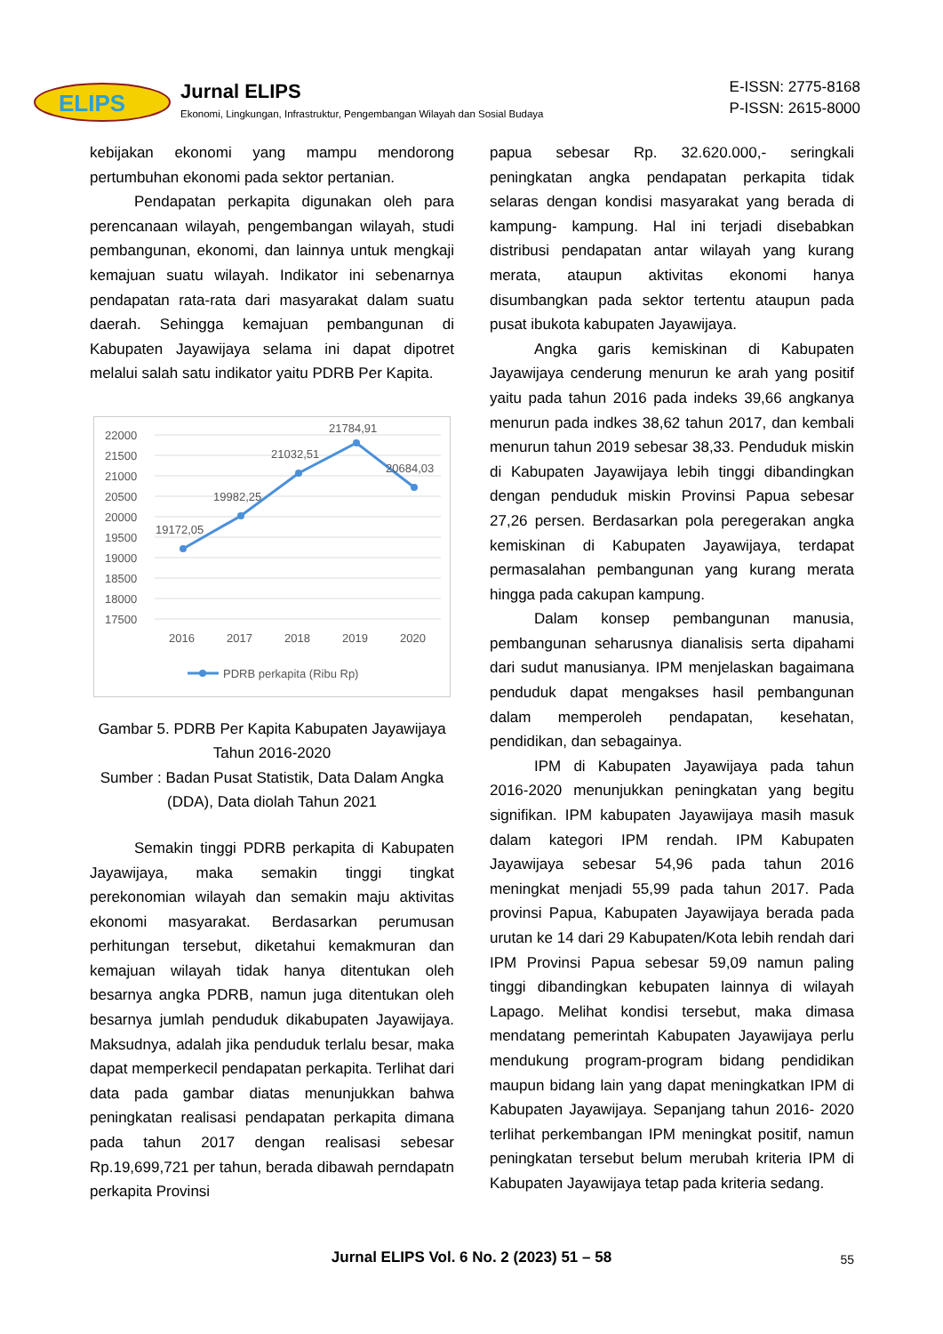ELIPS
Jurnal ELIPS
Ekonomi, Lingkungan, Infrastruktur, Pengembangan Wilayah dan Sosial Budaya
E-ISSN: 2775-8168
P-ISSN: 2615-8000
kebijakan ekonomi yang mampu mendorong pertumbuhan ekonomi pada sektor pertanian.
Pendapatan perkapita digunakan oleh para perencanaan wilayah, pengembangan wilayah, studi pembangunan, ekonomi, dan lainnya untuk mengkaji kemajuan suatu wilayah. Indikator ini sebenarnya pendapatan rata-rata dari masyarakat dalam suatu daerah. Sehingga kemajuan pembangunan di Kabupaten Jayawijaya selama ini dapat dipotret melalui salah satu indikator yaitu PDRB Per Kapita.
22000
21500
21000
20500
20000
19500
19000
18500
18000
17500
19172,05
19982,25
21032,51
21784,91
20684,03
2016
2017
2018
2019
2020
PDRB perkapita (Ribu Rp)
Gambar 5. PDRB Per Kapita Kabupaten Jayawijaya Tahun 2016-2020
Sumber : Badan Pusat Statistik, Data Dalam Angka (DDA), Data diolah Tahun 2021
Semakin tinggi PDRB perkapita di Kabupaten Jayawijaya, maka semakin tinggi tingkat perekonomian wilayah dan semakin maju aktivitas ekonomi masyarakat. Berdasarkan perumusan perhitungan tersebut, diketahui kemakmuran dan kemajuan wilayah tidak hanya ditentukan oleh besarnya angka PDRB, namun juga ditentukan oleh besarnya jumlah penduduk dikabupaten Jayawijaya. Maksudnya, adalah jika penduduk terlalu besar, maka dapat memperkecil pendapatan perkapita. Terlihat dari data pada gambar diatas menunjukkan bahwa peningkatan realisasi pendapatan perkapita dimana pada tahun 2017 dengan realisasi sebesar Rp.19,699,721 per tahun, berada dibawah perndapatn perkapita Provinsi
papua sebesar Rp. 32.620.000,- seringkali peningkatan angka pendapatan perkapita tidak selaras dengan kondisi masyarakat yang berada di kampung- kampung. Hal ini terjadi disebabkan distribusi pendapatan antar wilayah yang kurang merata, ataupun aktivitas ekonomi hanya disumbangkan pada sektor tertentu ataupun pada pusat ibukota kabupaten Jayawijaya.
Angka garis kemiskinan di Kabupaten Jayawijaya cenderung menurun ke arah yang positif yaitu pada tahun 2016 pada indeks 39,66 angkanya menurun pada indkes 38,62 tahun 2017, dan kembali menurun tahun 2019 sebesar 38,33. Penduduk miskin di Kabupaten Jayawijaya lebih tinggi dibandingkan dengan penduduk miskin Provinsi Papua sebesar 27,26 persen. Berdasarkan pola peregerakan angka kemiskinan di Kabupaten Jayawijaya, terdapat permasalahan pembangunan yang kurang merata hingga pada cakupan kampung.
Dalam konsep pembangunan manusia, pembangunan seharusnya dianalisis serta dipahami dari sudut manusianya. IPM menjelaskan bagaimana penduduk dapat mengakses hasil pembangunan dalam memperoleh pendapatan, kesehatan, pendidikan, dan sebagainya.
IPM di Kabupaten Jayawijaya pada tahun 2016-2020 menunjukkan peningkatan yang begitu signifikan. IPM kabupaten Jayawijaya masih masuk dalam kategori IPM rendah. IPM Kabupaten Jayawijaya sebesar 54,96 pada tahun 2016 meningkat menjadi 55,99 pada tahun 2017. Pada provinsi Papua, Kabupaten Jayawijaya berada pada urutan ke 14 dari 29 Kabupaten/Kota lebih rendah dari IPM Provinsi Papua sebesar 59,09 namun paling tinggi dibandingkan kebupaten lainnya di wilayah Lapago. Melihat kondisi tersebut, maka dimasa mendatang pemerintah Kabupaten Jayawijaya perlu mendukung program-program bidang pendidikan maupun bidang lain yang dapat meningkatkan IPM di Kabupaten Jayawijaya. Sepanjang tahun 2016- 2020 terlihat perkembangan IPM meningkat positif, namun peningkatan tersebut belum merubah kriteria IPM di Kabupaten Jayawijaya tetap pada kriteria sedang.
Jurnal ELIPS Vol. 6 No. 2 (2023) 51 – 58 55